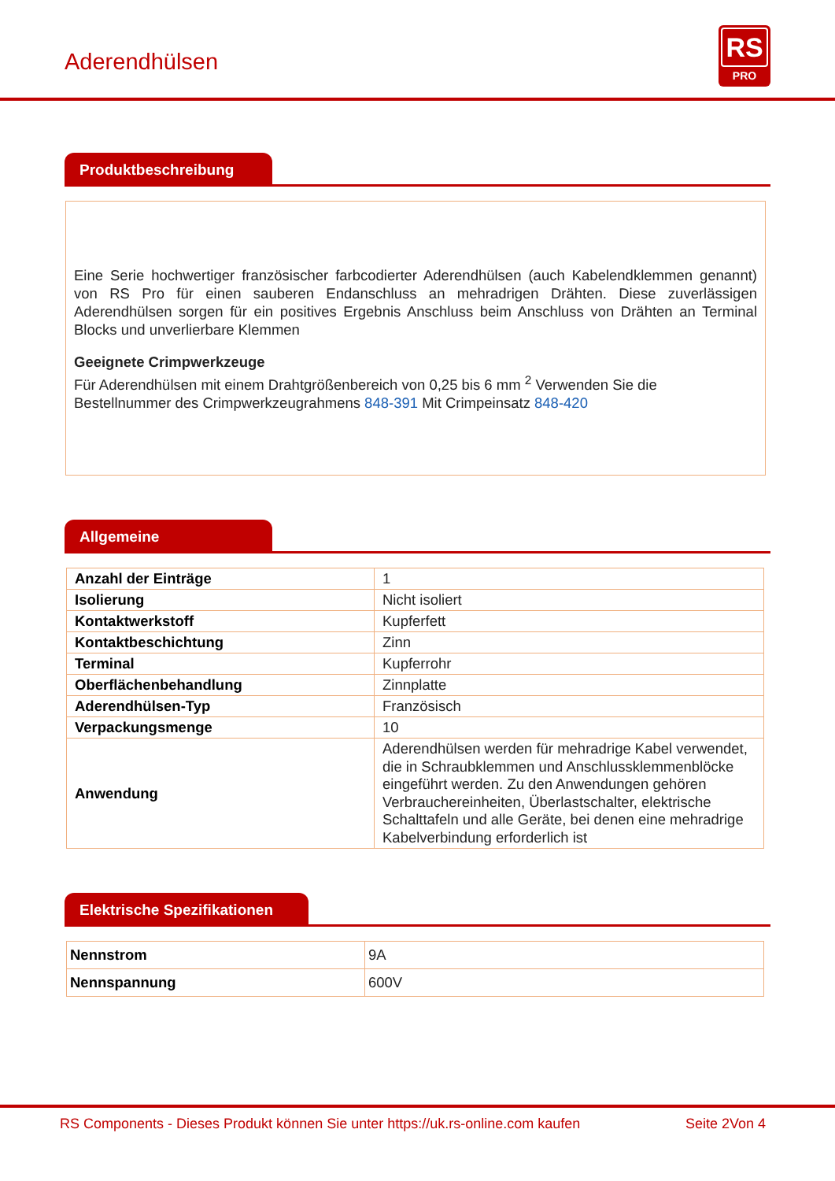Aderendhülsen
RS
PRO
Produktbeschreibung
Eine Serie hochwertiger französischer farbcodierter Aderendhülsen (auch Kabelendklemmen genannt) von RS Pro für einen sauberen Endanschluss an mehradrigen Drähten. Diese zuverlässigen Aderendhülsen sorgen für ein positives Ergebnis Anschluss beim Anschluss von Drähten an Terminal Blocks und unverlierbare Klemmen
Geeignete Crimpwerkzeuge
Für Aderendhülsen mit einem Drahtgrößenbereich von 0,25 bis 6 mm <sup>2</sup> Verwenden Sie die Bestellnummer des Crimpwerkzeugrahmens 848-391 Mit Crimpeinsatz 848-420
Allgemeine
| Anzahl der Einträge | 1 |
| Isolierung | Nicht isoliert |
| Kontaktwerkstoff | Kupferfett |
| Kontaktbeschichtung | Zinn |
| Terminal | Kupferrohr |
| Oberflächenbehandlung | Zinnplatte |
| Aderendhülsen-Typ | Französisch |
| Verpackungsmenge | 10 |
| Anwendung | Aderendhülsen werden für mehradrige Kabel verwendet, die in Schraubklemmen und Anschlussklemmenblöcke eingeführt werden. Zu den Anwendungen gehören Verbrauchereinheiten, Überlastschalter, elektrische Schalttafeln und alle Geräte, bei denen eine mehradrige Kabelverbindung erforderlich ist |
Elektrische Spezifikationen
| Nennstrom | 9A |
| Nennspannung | 600V |
RS Components - Dieses Produkt können Sie unter https://uk.rs-online.com kaufen Seite 2Von 4